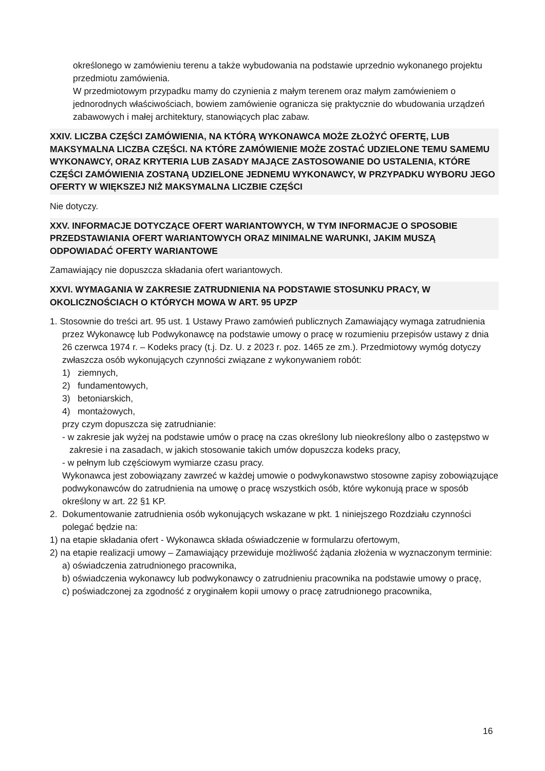określonego w zamówieniu terenu a także wybudowania na podstawie uprzednio wykonanego projektu przedmiotu zamówienia.
W przedmiotowym przypadku mamy do czynienia z małym terenem oraz małym zamówieniem o jednorodnych właściwościach, bowiem zamówienie ogranicza się praktycznie do wbudowania urządzeń zabawowych i małej architektury, stanowiących plac zabaw.
XXIV. LICZBA CZĘŚCI ZAMÓWIENIA, NA KTÓRĄ WYKONAWCA MOŻE ZŁOŻYĆ OFERTĘ, LUB MAKSYMALNA LICZBA CZĘŚCI. NA KTÓRE ZAMÓWIENIE MOŻE ZOSTAĆ UDZIELONE TEMU SAMEMU WYKONAWCY, ORAZ KRYTERIA LUB ZASADY MAJĄCE ZASTOSOWANIE DO USTALENIA, KTÓRE CZĘŚCI ZAMÓWIENIA ZOSTANĄ UDZIELONE JEDNEMU WYKONAWCY, W PRZYPADKU WYBORU JEGO OFERTY W WIĘKSZEJ NIŻ MAKSYMALNA LICZBIE CZĘŚCI
Nie dotyczy.
XXV. INFORMACJE DOTYCZĄCE OFERT WARIANTOWYCH, W TYM INFORMACJE O SPOSOBIE PRZEDSTAWIANIA OFERT WARIANTOWYCH ORAZ MINIMALNE WARUNKI, JAKIM MUSZĄ ODPOWIADAĆ OFERTY WARIANTOWE
Zamawiający nie dopuszcza składania ofert wariantowych.
XXVI. WYMAGANIA W ZAKRESIE ZATRUDNIENIA NA PODSTAWIE STOSUNKU PRACY, W OKOLICZNOŚCIACH O KTÓRYCH MOWA W ART. 95 UPZP
1. Stosownie do treści art. 95 ust. 1 Ustawy Prawo zamówień publicznych Zamawiający wymaga zatrudnienia przez Wykonawcę lub Podwykonawcę na podstawie umowy o pracę w rozumieniu przepisów ustawy z dnia 26 czerwca 1974 r. – Kodeks pracy (t.j. Dz. U. z 2023 r. poz. 1465 ze zm.). Przedmiotowy wymóg dotyczy zwłaszcza osób wykonujących czynności związane z wykonywaniem robót:
1) ziemnych,
2) fundamentowych,
3) betoniarskich,
4) montażowych,
przy czym dopuszcza się zatrudnianie:
- w zakresie jak wyżej na podstawie umów o pracę na czas określony lub nieokreślony albo o zastępstwo w zakresie i na zasadach, w jakich stosowanie takich umów dopuszcza kodeks pracy,
- w pełnym lub częściowym wymiarze czasu pracy.
Wykonawca jest zobowiązany zawrzeć w każdej umowie o podwykonawstwo stosowne zapisy zobowiązujące podwykonawców do zatrudnienia na umowę o pracę wszystkich osób, które wykonują prace w sposób określony w art. 22 §1 KP.
2. Dokumentowanie zatrudnienia osób wykonujących wskazane w pkt. 1 niniejszego Rozdziału czynności polegać będzie na:
1) na etapie składania ofert - Wykonawca składa oświadczenie w formularzu ofertowym,
2) na etapie realizacji umowy – Zamawiający przewiduje możliwość żądania złożenia w wyznaczonym terminie:
a) oświadczenia zatrudnionego pracownika,
b) oświadczenia wykonawcy lub podwykonawcy o zatrudnieniu pracownika na podstawie umowy o pracę,
c) poświadczonej za zgodność z oryginałem kopii umowy o pracę zatrudnionego pracownika,
16